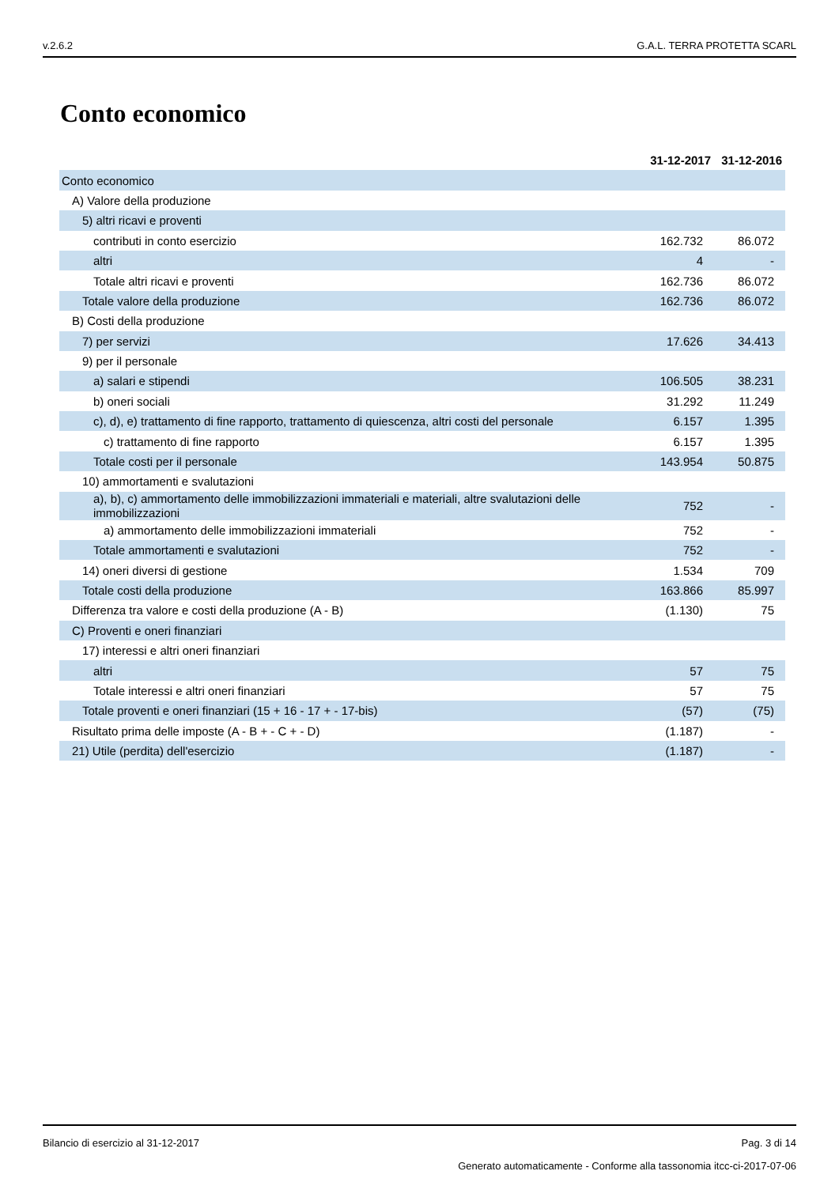v.2.6.2 G.A.L. TERRA PROTETTA SCARL
Conto economico
| | 31-12-2017 | 31-12-2016 |
| --- | --- | --- |
| Conto economico | | |
| A) Valore della produzione | | |
| 5) altri ricavi e proventi | | |
| contributi in conto esercizio | 162.732 | 86.072 |
| altri | 4 | - |
| Totale altri ricavi e proventi | 162.736 | 86.072 |
| Totale valore della produzione | 162.736 | 86.072 |
| B) Costi della produzione | | |
| 7) per servizi | 17.626 | 34.413 |
| 9) per il personale | | |
| a) salari e stipendi | 106.505 | 38.231 |
| b) oneri sociali | 31.292 | 11.249 |
| c), d), e) trattamento di fine rapporto, trattamento di quiescenza, altri costi del personale | 6.157 | 1.395 |
| c) trattamento di fine rapporto | 6.157 | 1.395 |
| Totale costi per il personale | 143.954 | 50.875 |
| 10) ammortamenti e svalutazioni | | |
| a), b), c) ammortamento delle immobilizzazioni immateriali e materiali, altre svalutazioni delle immobilizzazioni | 752 | - |
| a) ammortamento delle immobilizzazioni immateriali | 752 | - |
| Totale ammortamenti e svalutazioni | 752 | - |
| 14) oneri diversi di gestione | 1.534 | 709 |
| Totale costi della produzione | 163.866 | 85.997 |
| Differenza tra valore e costi della produzione (A - B) | (1.130) | 75 |
| C) Proventi e oneri finanziari | | |
| 17) interessi e altri oneri finanziari | | |
| altri | 57 | 75 |
| Totale interessi e altri oneri finanziari | 57 | 75 |
| Totale proventi e oneri finanziari (15 + 16 - 17 + - 17-bis) | (57) | (75) |
| Risultato prima delle imposte (A - B + - C + - D) | (1.187) | - |
| 21) Utile (perdita) dell'esercizio | (1.187) | - |
Bilancio di esercizio al 31-12-2017 Pag. 3 di 14
Generato automaticamente - Conforme alla tassonomia itcc-ci-2017-07-06